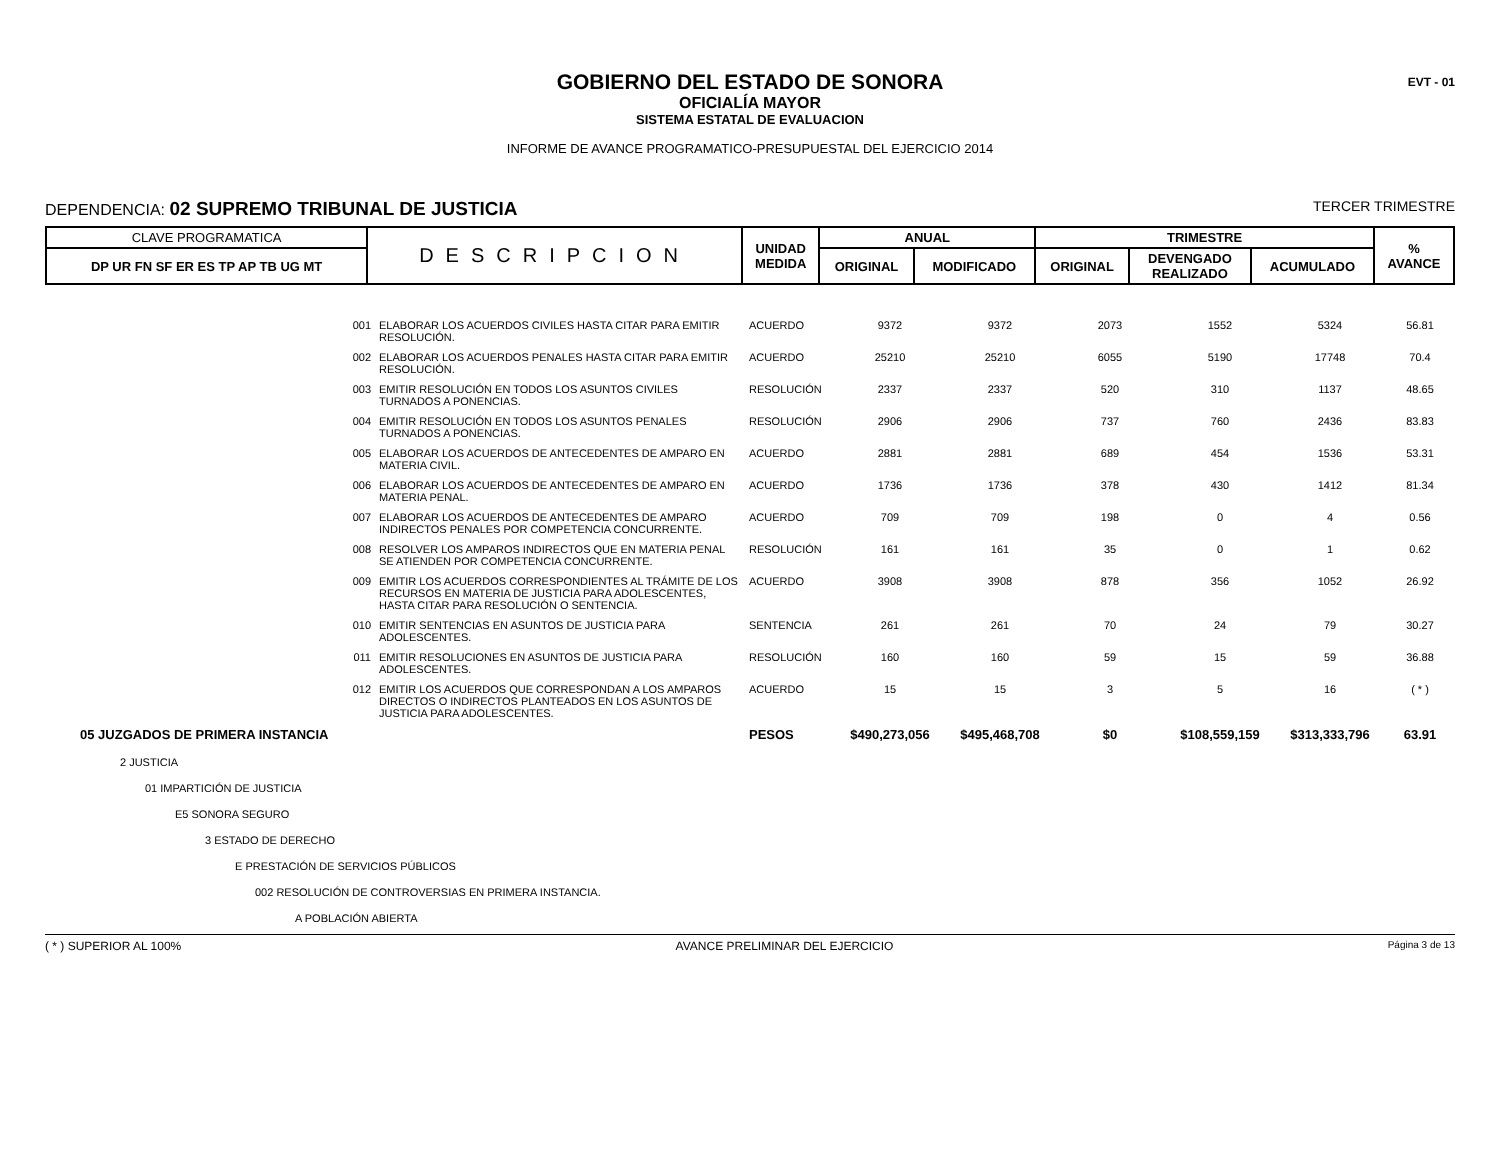EVT - 01
GOBIERNO DEL ESTADO DE SONORA
OFICIALÍA MAYOR
SISTEMA ESTATAL DE EVALUACION
INFORME DE AVANCE PROGRAMATICO-PRESUPUESTAL DEL EJERCICIO 2014
DEPENDENCIA: 02 SUPREMO TRIBUNAL DE JUSTICIA
TERCER TRIMESTRE
| CLAVE PROGRAMATICA | DESCRIPCION | UNIDAD MEDIDA | ANUAL | | TRIMESTRE | | | % AVANCE |
| --- | --- | --- | --- | --- | --- | --- | --- | --- |
| DP UR FN SF ER ES TP AP TB UG MT | | | ORIGINAL | MODIFICADO | ORIGINAL | DEVENGADO REALIZADO | ACUMULADO | |
| 001 | ELABORAR LOS ACUERDOS CIVILES HASTA CITAR PARA EMITIR RESOLUCIÓN. | ACUERDO | 9372 | 9372 | 2073 | 1552 | 5324 | 56.81 |
| 002 | ELABORAR LOS ACUERDOS PENALES HASTA CITAR PARA EMITIR RESOLUCIÓN. | ACUERDO | 25210 | 25210 | 6055 | 5190 | 17748 | 70.4 |
| 003 | EMITIR RESOLUCIÓN EN TODOS LOS ASUNTOS CIVILES TURNADOS A PONENCIAS. | RESOLUCIÓN | 2337 | 2337 | 520 | 310 | 1137 | 48.65 |
| 004 | EMITIR RESOLUCIÓN EN TODOS LOS ASUNTOS PENALES TURNADOS A PONENCIAS. | RESOLUCIÓN | 2906 | 2906 | 737 | 760 | 2436 | 83.83 |
| 005 | ELABORAR LOS ACUERDOS DE ANTECEDENTES DE AMPARO EN MATERIA CIVIL. | ACUERDO | 2881 | 2881 | 689 | 454 | 1536 | 53.31 |
| 006 | ELABORAR LOS ACUERDOS DE ANTECEDENTES DE AMPARO EN MATERIA PENAL. | ACUERDO | 1736 | 1736 | 378 | 430 | 1412 | 81.34 |
| 007 | ELABORAR LOS ACUERDOS DE ANTECEDENTES DE AMPARO INDIRECTOS PENALES POR COMPETENCIA CONCURRENTE. | ACUERDO | 709 | 709 | 198 | 0 | 4 | 0.56 |
| 008 | RESOLVER LOS AMPAROS INDIRECTOS QUE EN MATERIA PENAL SE ATIENDEN POR COMPETENCIA CONCURRENTE. | RESOLUCIÓN | 161 | 161 | 35 | 0 | 1 | 0.62 |
| 009 | EMITIR LOS ACUERDOS CORRESPONDIENTES AL TRÁMITE DE LOS RECURSOS EN MATERIA DE JUSTICIA PARA ADOLESCENTES, HASTA CITAR PARA RESOLUCIÓN O SENTENCIA. | ACUERDO | 3908 | 3908 | 878 | 356 | 1052 | 26.92 |
| 010 | EMITIR SENTENCIAS EN ASUNTOS DE JUSTICIA PARA ADOLESCENTES. | SENTENCIA | 261 | 261 | 70 | 24 | 79 | 30.27 |
| 011 | EMITIR RESOLUCIONES EN ASUNTOS DE JUSTICIA PARA ADOLESCENTES. | RESOLUCIÓN | 160 | 160 | 59 | 15 | 59 | 36.88 |
| 012 | EMITIR LOS ACUERDOS QUE CORRESPONDAN A LOS AMPAROS DIRECTOS O INDIRECTOS PLANTEADOS EN LOS ASUNTOS DE JUSTICIA PARA ADOLESCENTES. | ACUERDO | 15 | 15 | 3 | 5 | 16 | ( * ) |
| 05 JUZGADOS DE PRIMERA INSTANCIA | | PESOS | $490,273,056 | $495,468,708 | $0 | $108,559,159 | $313,333,796 | 63.91 |
| 2 JUSTICIA | | | | | | | | |
| 01 IMPARTICIÓN DE JUSTICIA | | | | | | | | |
| E5 SONORA SEGURO | | | | | | | | |
| 3 ESTADO DE DERECHO | | | | | | | | |
| E PRESTACIÓN DE SERVICIOS PÚBLICOS | | | | | | | | |
| 002 RESOLUCIÓN DE CONTROVERSIAS EN PRIMERA INSTANCIA. | | | | | | | | |
| A POBLACIÓN ABIERTA | | | | | | | | |
( * ) SUPERIOR AL 100% AVANCE PRELIMINAR DEL EJERCICIO Página 3 de 13